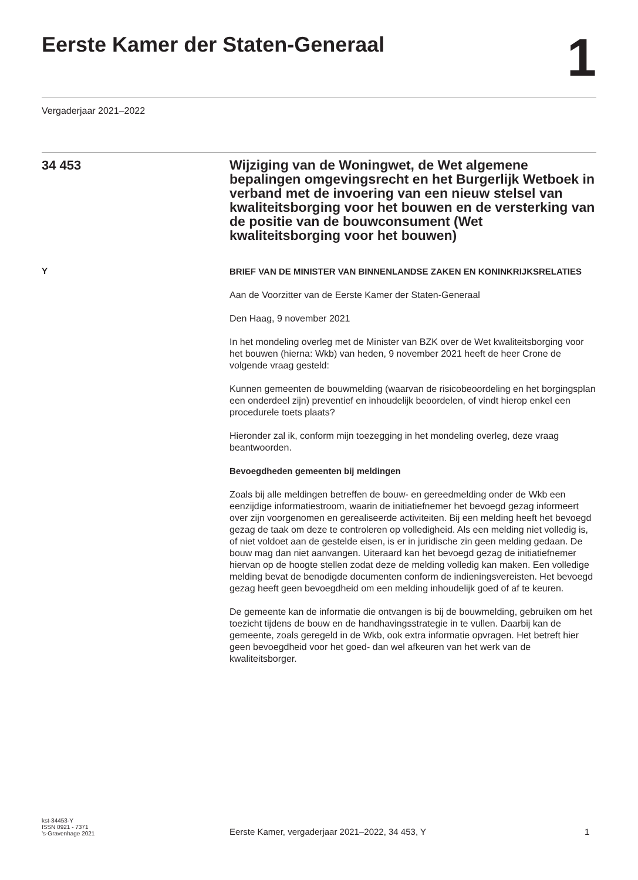Eerste Kamer der Staten-Generaal
1
Vergaderjaar 2021–2022
34 453
Wijziging van de Woningwet, de Wet algemene bepalingen omgevingsrecht en het Burgerlijk Wetboek in verband met de invoering van een nieuw stelsel van kwaliteitsborging voor het bouwen en de versterking van de positie van de bouwconsument (Wet kwaliteitsborging voor het bouwen)
Y
BRIEF VAN DE MINISTER VAN BINNENLANDSE ZAKEN EN KONINKRIJKSRELATIES
Aan de Voorzitter van de Eerste Kamer der Staten-Generaal
Den Haag, 9 november 2021
In het mondeling overleg met de Minister van BZK over de Wet kwaliteits­borging voor het bouwen (hierna: Wkb) van heden, 9 november 2021 heeft de heer Crone de volgende vraag gesteld:
Kunnen gemeenten de bouwmelding (waarvan de risicobeoordeling en het borgingsplan een onderdeel zijn) preventief en inhoudelijk beoor­delen, of vindt hierop enkel een procedurele toets plaats?
Hieronder zal ik, conform mijn toezegging in het mondeling overleg, deze vraag beantwoorden.
Bevoegdheden gemeenten bij meldingen
Zoals bij alle meldingen betreffen de bouw- en gereedmelding onder de Wkb een eenzijdige informatiestroom, waarin de initiatiefnemer het bevoegd gezag informeert over zijn voorgenomen en gerealiseerde activiteiten. Bij een melding heeft het bevoegd gezag de taak om deze te controleren op volledigheid. Als een melding niet volledig is, of niet voldoet aan de gestelde eisen, is er in juridische zin geen melding gedaan. De bouw mag dan niet aanvangen. Uiteraard kan het bevoegd gezag de initiatiefnemer hiervan op de hoogte stellen zodat deze de melding volledig kan maken. Een volledige melding bevat de benodigde documenten conform de indieningsvereisten. Het bevoegd gezag heeft geen bevoegdheid om een melding inhoudelijk goed of af te keuren.
De gemeente kan de informatie die ontvangen is bij de bouwmelding, gebruiken om het toezicht tijdens de bouw en de handhavingsstrategie in te vullen. Daarbij kan de gemeente, zoals geregeld in de Wkb, ook extra informatie opvragen. Het betreft hier geen bevoegdheid voor het goed- dan wel afkeuren van het werk van de kwaliteitsborger.
kst-34453-Y
ISSN 0921 - 7371
’s-Gravenhage 2021
Eerste Kamer, vergaderjaar 2021–2022, 34 453, Y
1